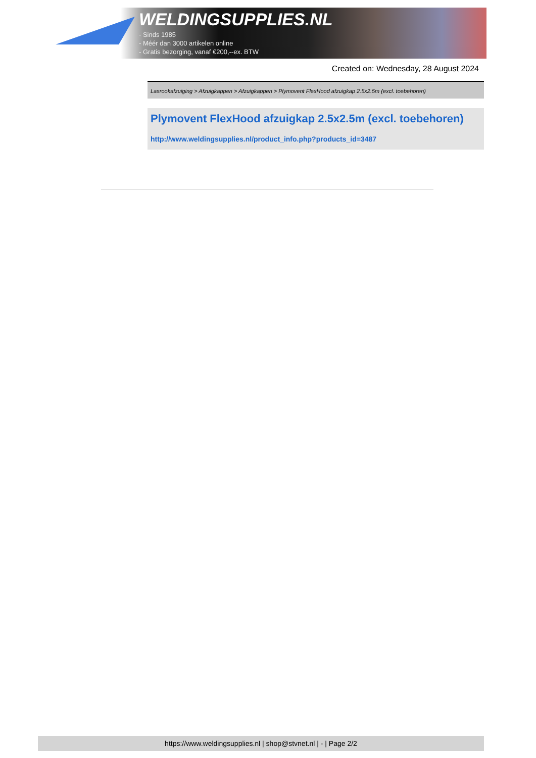WELDINGSUPPLIES.NL
- Sinds 1985
- Méér dan 3000 artikelen online
- Gratis bezorging, vanaf €200,--ex. BTW
Created on: Wednesday, 28 August 2024
Lasrookafzuiging > Afzuigkappen > Afzuigkappen > Plymovent FlexHood afzuigkap 2.5x2.5m (excl. toebehoren)
Plymovent FlexHood afzuigkap 2.5x2.5m (excl. toebehoren)
http://www.weldingsupplies.nl/product_info.php?products_id=3487
https://www.weldingsupplies.nl | shop@stvnet.nl | - | Page 2/2